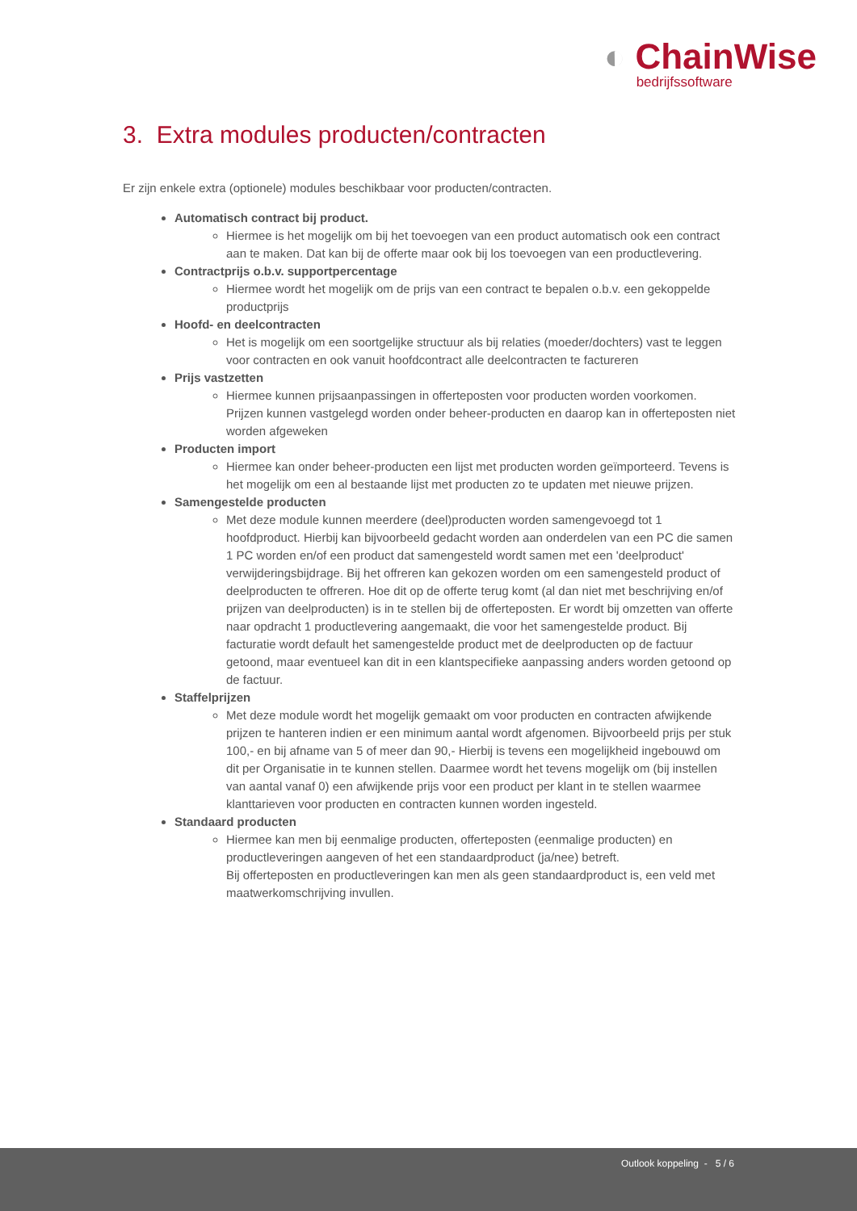◐ ChainWise
bedrijfssoftware
3. Extra modules producten/contracten
Er zijn enkele extra (optionele) modules beschikbaar voor producten/contracten.
Automatisch contract bij product.
Hiermee is het mogelijk om bij het toevoegen van een product automatisch ook een contract aan te maken. Dat kan bij de offerte maar ook bij los toevoegen van een productlevering.
Contractprijs o.b.v. supportpercentage
Hiermee wordt het mogelijk om de prijs van een contract te bepalen o.b.v. een gekoppelde productprijs
Hoofd- en deelcontracten
Het is mogelijk om een soortgelijke structuur als bij relaties (moeder/dochters) vast te leggen voor contracten en ook vanuit hoofdcontract alle deelcontracten te factureren
Prijs vastzetten
Hiermee kunnen prijsaanpassingen in offerteposten voor producten worden voorkomen. Prijzen kunnen vastgelegd worden onder beheer-producten en daarop kan in offerteposten niet worden afgeweken
Producten import
Hiermee kan onder beheer-producten een lijst met producten worden geïmporteerd. Tevens is het mogelijk om een al bestaande lijst met producten zo te updaten met nieuwe prijzen.
Samengestelde producten
Met deze module kunnen meerdere (deel)producten worden samengevoegd tot 1 hoofdproduct. Hierbij kan bijvoorbeeld gedacht worden aan onderdelen van een PC die samen 1 PC worden en/of een product dat samengesteld wordt samen met een 'deelproduct' verwijderingsbijdrage. Bij het offreren kan gekozen worden om een samengesteld product of deelproducten te offreren. Hoe dit op de offerte terug komt (al dan niet met beschrijving en/of prijzen van deelproducten) is in te stellen bij de offerteposten. Er wordt bij omzetten van offerte naar opdracht 1 productlevering aangemaakt, die voor het samengestelde product. Bij facturatie wordt default het samengestelde product met de deelproducten op de factuur getoond, maar eventueel kan dit in een klantspecifieke aanpassing anders worden getoond op de factuur.
Staffelprijzen
Met deze module wordt het mogelijk gemaakt om voor producten en contracten afwijkende prijzen te hanteren indien er een minimum aantal wordt afgenomen. Bijvoorbeeld prijs per stuk 100,- en bij afname van 5 of meer dan 90,- Hierbij is tevens een mogelijkheid ingebouwd om dit per Organisatie in te kunnen stellen. Daarmee wordt het tevens mogelijk om (bij instellen van aantal vanaf 0) een afwijkende prijs voor een product per klant in te stellen waarmee klanttarieven voor producten en contracten kunnen worden ingesteld.
Standaard producten
Hiermee kan men bij eenmalige producten, offerteposten (eenmalige producten) en productleveringen aangeven of het een standaardproduct (ja/nee) betreft.
Bij offerteposten en productleveringen kan men als geen standaardproduct is, een veld met maatwerkomschrijving invullen.
Outlook koppeling - 5 / 6